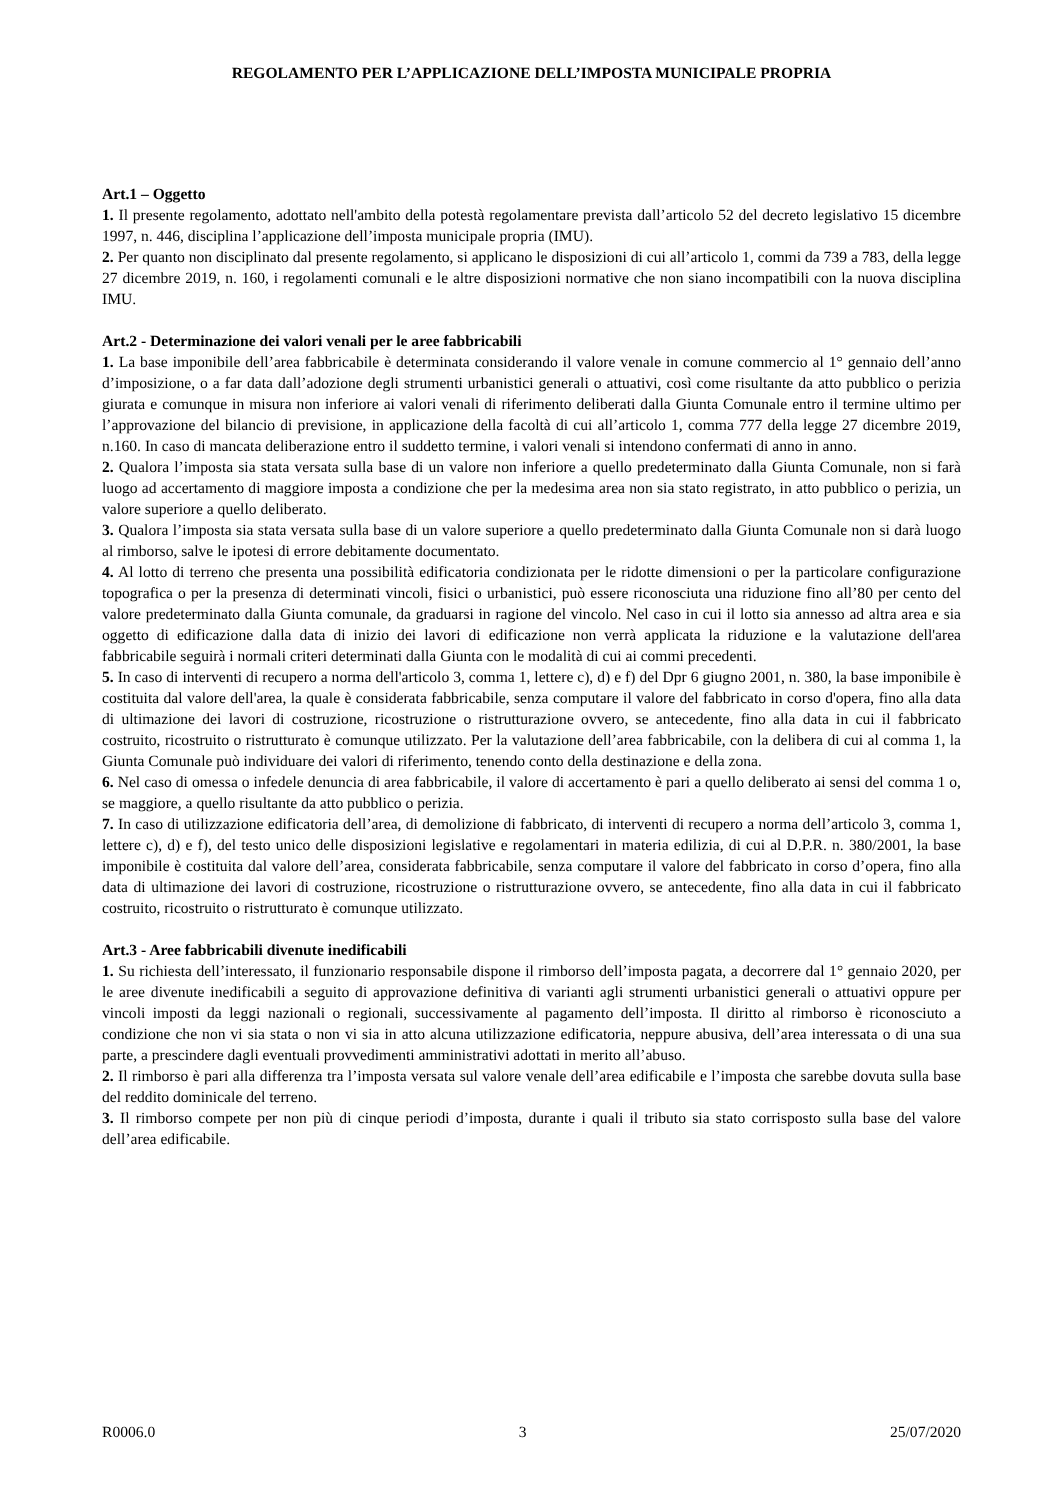REGOLAMENTO PER L’APPLICAZIONE DELL’IMPOSTA MUNICIPALE PROPRIA
Art.1 – Oggetto
1. Il presente regolamento, adottato nell'ambito della potestà regolamentare prevista dall’articolo 52 del decreto legislativo 15 dicembre 1997, n. 446, disciplina l’applicazione dell’imposta municipale propria (IMU).
2. Per quanto non disciplinato dal presente regolamento, si applicano le disposizioni di cui all’articolo 1, commi da 739 a 783, della legge 27 dicembre 2019, n. 160, i regolamenti comunali e le altre disposizioni normative che non siano incompatibili con la nuova disciplina IMU.
Art.2 - Determinazione dei valori venali per le aree fabbricabili
1. La base imponibile dell’area fabbricabile è determinata considerando il valore venale in comune commercio al 1° gennaio dell’anno d’imposizione, o a far data dall’adozione degli strumenti urbanistici generali o attuativi, così come risultante da atto pubblico o perizia giurata e comunque in misura non inferiore ai valori venali di riferimento deliberati dalla Giunta Comunale entro il termine ultimo per l’approvazione del bilancio di previsione, in applicazione della facoltà di cui all’articolo 1, comma 777 della legge 27 dicembre 2019, n.160. In caso di mancata deliberazione entro il suddetto termine, i valori venali si intendono confermati di anno in anno.
2. Qualora l’imposta sia stata versata sulla base di un valore non inferiore a quello predeterminato dalla Giunta Comunale, non si farà luogo ad accertamento di maggiore imposta a condizione che per la medesima area non sia stato registrato, in atto pubblico o perizia, un valore superiore a quello deliberato.
3. Qualora l’imposta sia stata versata sulla base di un valore superiore a quello predeterminato dalla Giunta Comunale non si darà luogo al rimborso, salve le ipotesi di errore debitamente documentato.
4. Al lotto di terreno che presenta una possibilità edificatoria condizionata per le ridotte dimensioni o per la particolare configurazione topografica o per la presenza di determinati vincoli, fisici o urbanistici, può essere riconosciuta una riduzione fino all’80 per cento del valore predeterminato dalla Giunta comunale, da graduarsi in ragione del vincolo. Nel caso in cui il lotto sia annesso ad altra area e sia oggetto di edificazione dalla data di inizio dei lavori di edificazione non verrà applicata la riduzione e la valutazione dell'area fabbricabile seguirà i normali criteri determinati dalla Giunta con le modalità di cui ai commi precedenti.
5. In caso di interventi di recupero a norma dell'articolo 3, comma 1, lettere c), d) e f) del Dpr 6 giugno 2001, n. 380, la base imponibile è costituita dal valore dell'area, la quale è considerata fabbricabile, senza computare il valore del fabbricato in corso d'opera, fino alla data di ultimazione dei lavori di costruzione, ricostruzione o ristrutturazione ovvero, se antecedente, fino alla data in cui il fabbricato costruito, ricostruito o ristrutturato è comunque utilizzato. Per la valutazione dell’area fabbricabile, con la delibera di cui al comma 1, la Giunta Comunale può individuare dei valori di riferimento, tenendo conto della destinazione e della zona.
6. Nel caso di omessa o infedele denuncia di area fabbricabile, il valore di accertamento è pari a quello deliberato ai sensi del comma 1 o, se maggiore, a quello risultante da atto pubblico o perizia.
7. In caso di utilizzazione edificatoria dell’area, di demolizione di fabbricato, di interventi di recupero a norma dell’articolo 3, comma 1, lettere c), d) e f), del testo unico delle disposizioni legislative e regolamentari in materia edilizia, di cui al D.P.R. n. 380/2001, la base imponibile è costituita dal valore dell’area, considerata fabbricabile, senza computare il valore del fabbricato in corso d’opera, fino alla data di ultimazione dei lavori di costruzione, ricostruzione o ristrutturazione ovvero, se antecedente, fino alla data in cui il fabbricato costruito, ricostruito o ristrutturato è comunque utilizzato.
Art.3 - Aree fabbricabili divenute inedificabili
1. Su richiesta dell’interessato, il funzionario responsabile dispone il rimborso dell’imposta pagata, a decorrere dal 1° gennaio 2020, per le aree divenute inedificabili a seguito di approvazione definitiva di varianti agli strumenti urbanistici generali o attuativi oppure per vincoli imposti da leggi nazionali o regionali, successivamente al pagamento dell’imposta. Il diritto al rimborso è riconosciuto a condizione che non vi sia stata o non vi sia in atto alcuna utilizzazione edificatoria, neppure abusiva, dell’area interessata o di una sua parte, a prescindere dagli eventuali provvedimenti amministrativi adottati in merito all’abuso.
2. Il rimborso è pari alla differenza tra l’imposta versata sul valore venale dell’area edificabile e l’imposta che sarebbe dovuta sulla base del reddito dominicale del terreno.
3. Il rimborso compete per non più di cinque periodi d’imposta, durante i quali il tributo sia stato corrisposto sulla base del valore dell’area edificabile.
R0006.0 3 25/07/2020